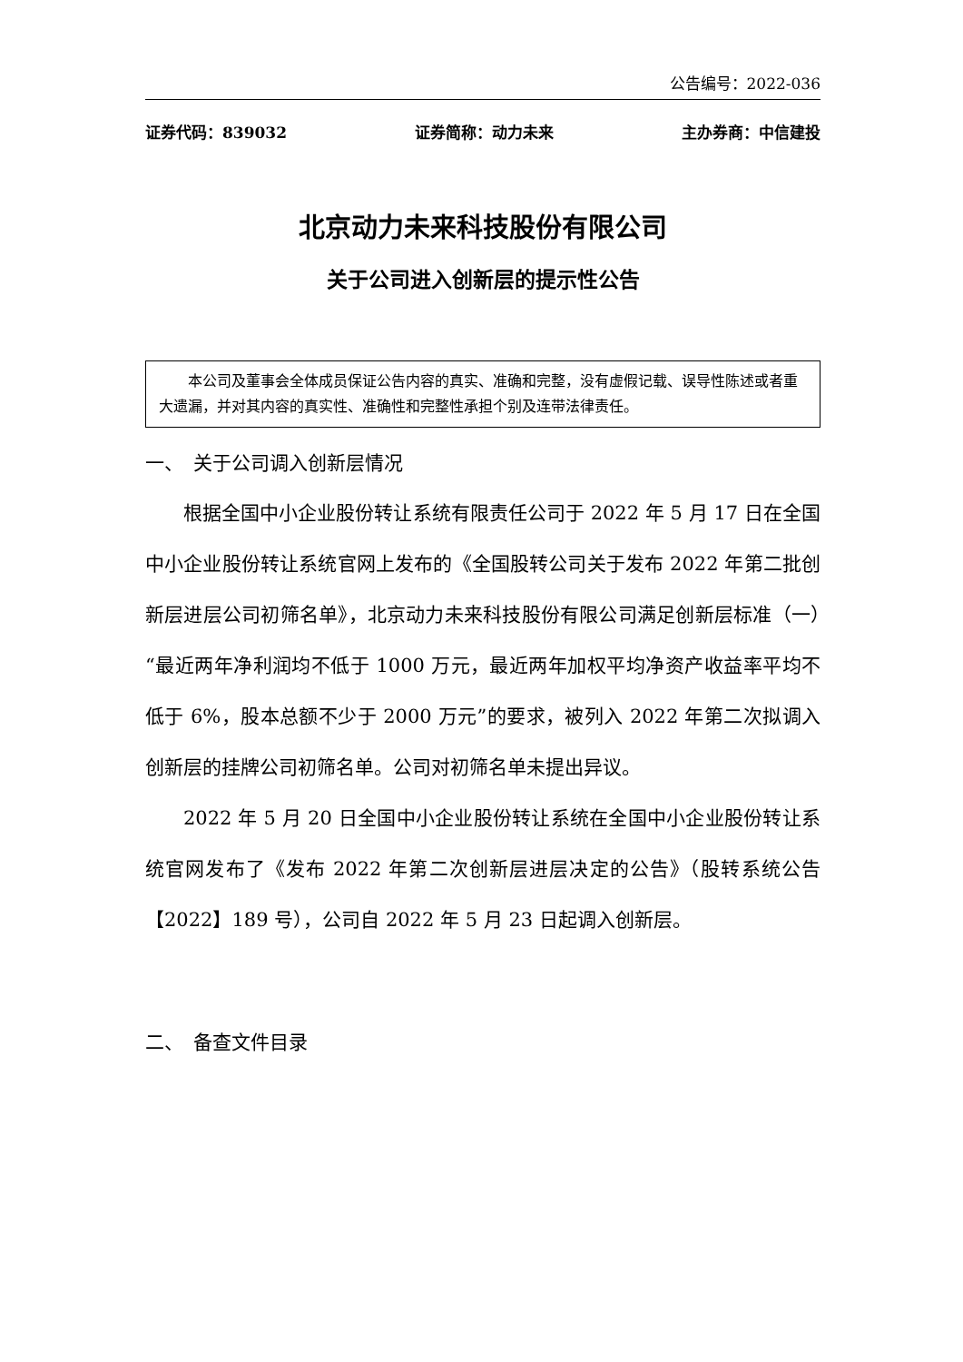公告编号：2022-036
证券代码：839032 证券简称：动力未来 主办券商：中信建投
北京动力未来科技股份有限公司
关于公司进入创新层的提示性公告
本公司及董事会全体成员保证公告内容的真实、准确和完整，没有虚假记载、误导性陈述或者重大遗漏，并对其内容的真实性、准确性和完整性承担个别及连带法律责任。
一、　关于公司调入创新层情况
根据全国中小企业股份转让系统有限责任公司于 2022 年 5 月 17 日在全国中小企业股份转让系统官网上发布的《全国股转公司关于发布 2022 年第二批创新层进层公司初筛名单》，北京动力未来科技股份有限公司满足创新层标准（一）“最近两年净利润均不低于 1000 万元，最近两年加权平均净资产收益率平均不低于 6%，股本总额不少于 2000 万元”的要求，被列入 2022 年第二次拟调入创新层的挂牌公司初筛名单。公司对初筛名单未提出异议。
2022 年 5 月 20 日全国中小企业股份转让系统在全国中小企业股份转让系统官网发布了《发布 2022 年第二次创新层进层决定的公告》（股转系统公告【2022】189 号），公司自 2022 年 5 月 23 日起调入创新层。
二、　备查文件目录